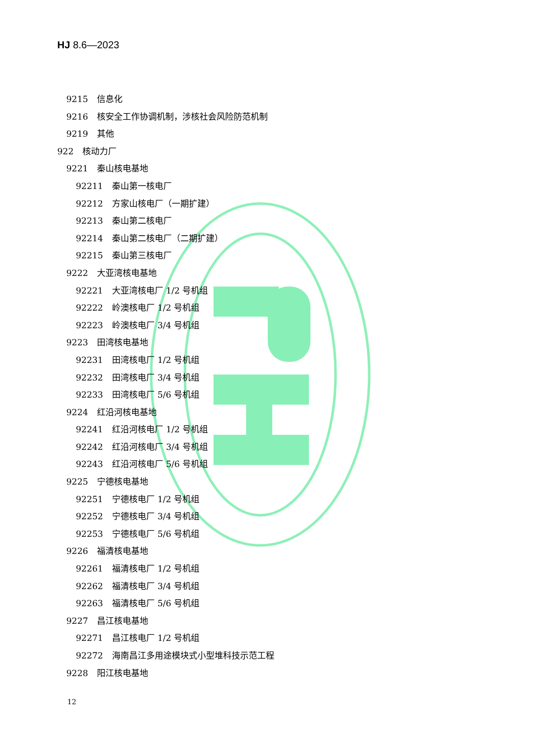HJ 8.6—2023
9215 信息化
9216 核安全工作协调机制，涉核社会风险防范机制
9219 其他
922 核动力厂
9221 秦山核电基地
92211 秦山第一核电厂
92212 方家山核电厂（一期扩建）
92213 秦山第二核电厂
92214 秦山第二核电厂（二期扩建）
92215 秦山第三核电厂
9222 大亚湾核电基地
92221 大亚湾核电厂 1/2 号机组
92222 岭澳核电厂 1/2 号机组
92223 岭澳核电厂 3/4 号机组
9223 田湾核电基地
92231 田湾核电厂 1/2 号机组
92232 田湾核电厂 3/4 号机组
92233 田湾核电厂 5/6 号机组
9224 红沿河核电基地
92241 红沿河核电厂 1/2 号机组
92242 红沿河核电厂 3/4 号机组
92243 红沿河核电厂 5/6 号机组
9225 宁德核电基地
92251 宁德核电厂 1/2 号机组
92252 宁德核电厂 3/4 号机组
92253 宁德核电厂 5/6 号机组
9226 福清核电基地
92261 福清核电厂 1/2 号机组
92262 福清核电厂 3/4 号机组
92263 福清核电厂 5/6 号机组
9227 昌江核电基地
92271 昌江核电厂 1/2 号机组
92272 海南昌江多用途模块式小型堆科技示范工程
9228 阳江核电基地
12